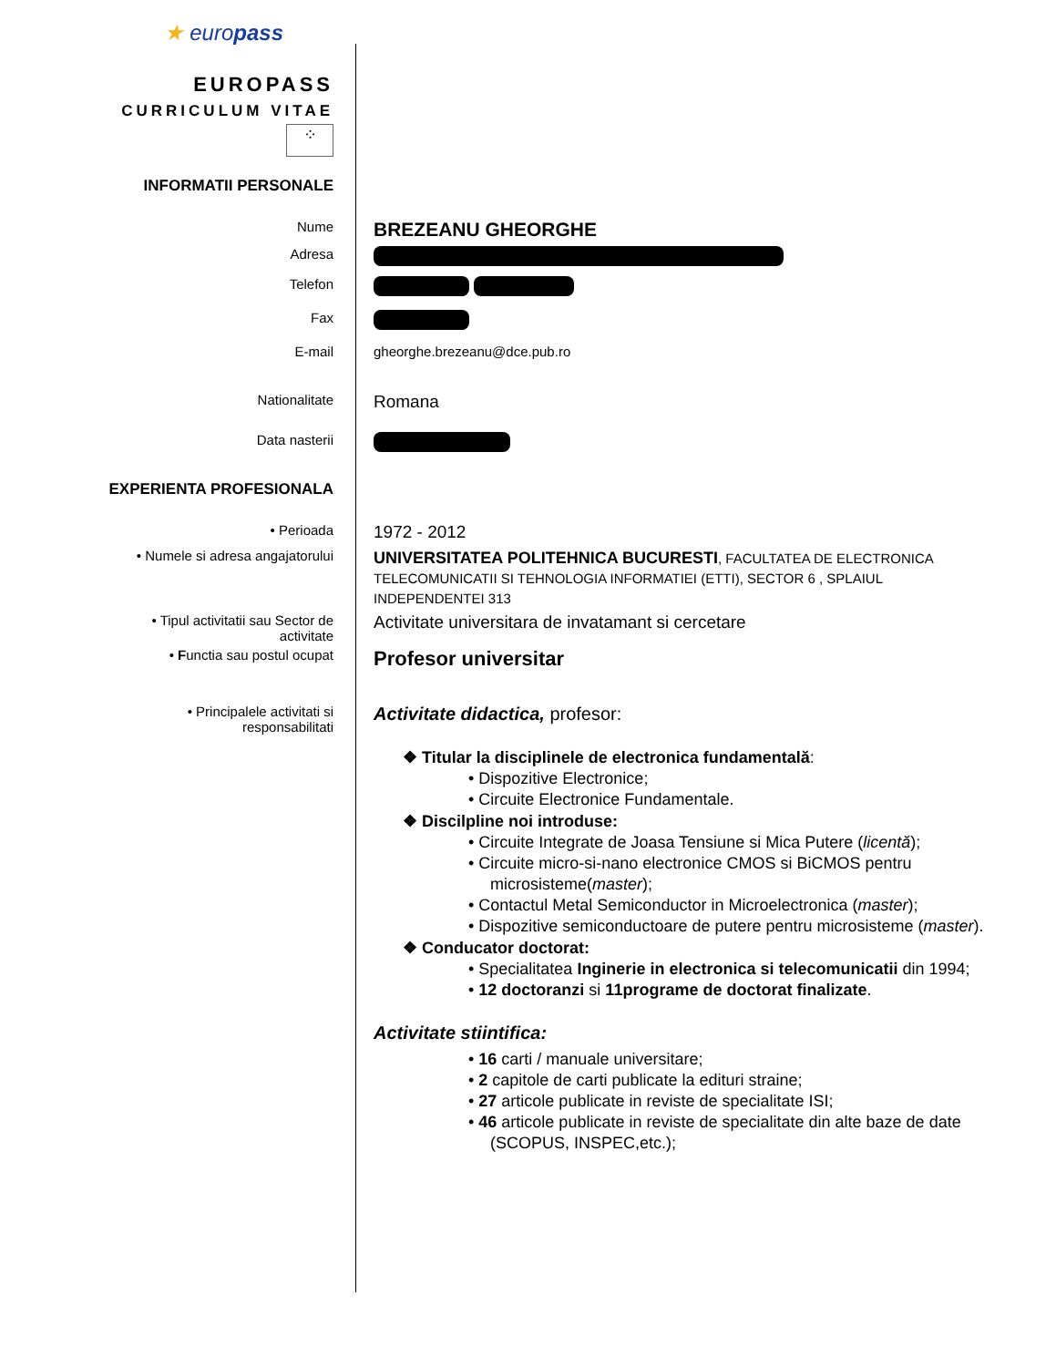★ europass
EUROPASS
CURRICULUM VITAE
⁘
INFORMATII PERSONALE
Nume
BREZEANU GHEORGHE
Adresa
Telefon
Fax
E-mail gheorghe.brezeanu@dce.pub.ro
Nationalitate
Romana
Data nasterii
EXPERIENTA PROFESIONALA
• Perioada
1972 - 2012
• Numele si adresa angajatorului
UNIVERSITATEA POLITEHNICA BUCURESTI, FACULTATEA DE ELECTRONICA TELECOMUNICATII SI TEHNOLOGIA INFORMATIEI (ETTI), SECTOR 6 , SPLAIUL INDEPENDENTEI 313
• Tipul activitatii sau Sector de
activitate
Activitate universitara de invatamant si cercetare
• Functia sau postul ocupat
Profesor universitar
• Principalele activitati si
responsabilitati
Activitate didactica, profesor:
❖ Titular la disciplinele de electronica fundamentală:
• Dispozitive Electronice;
• Circuite Electronice Fundamentale.
❖ Discilpline noi introduse:
• Circuite Integrate de Joasa Tensiune si Mica Putere (licentă);
• Circuite micro-si-nano electronice CMOS si BiCMOS pentru microsisteme(master);
• Contactul Metal Semiconductor in Microelectronica (master);
• Dispozitive semiconductoare de putere pentru microsisteme (master).
❖ Conducator doctorat:
• Specialitatea Inginerie in electronica si telecomunicatii din 1994;
• 12 doctoranzi si 11programe de doctorat finalizate.
Activitate stiintifica:
• 16 carti / manuale universitare;
• 2 capitole de carti publicate la edituri straine;
• 27 articole publicate in reviste de specialitate ISI;
• 46 articole publicate in reviste de specialitate din alte baze de date (SCOPUS, INSPEC,etc.);